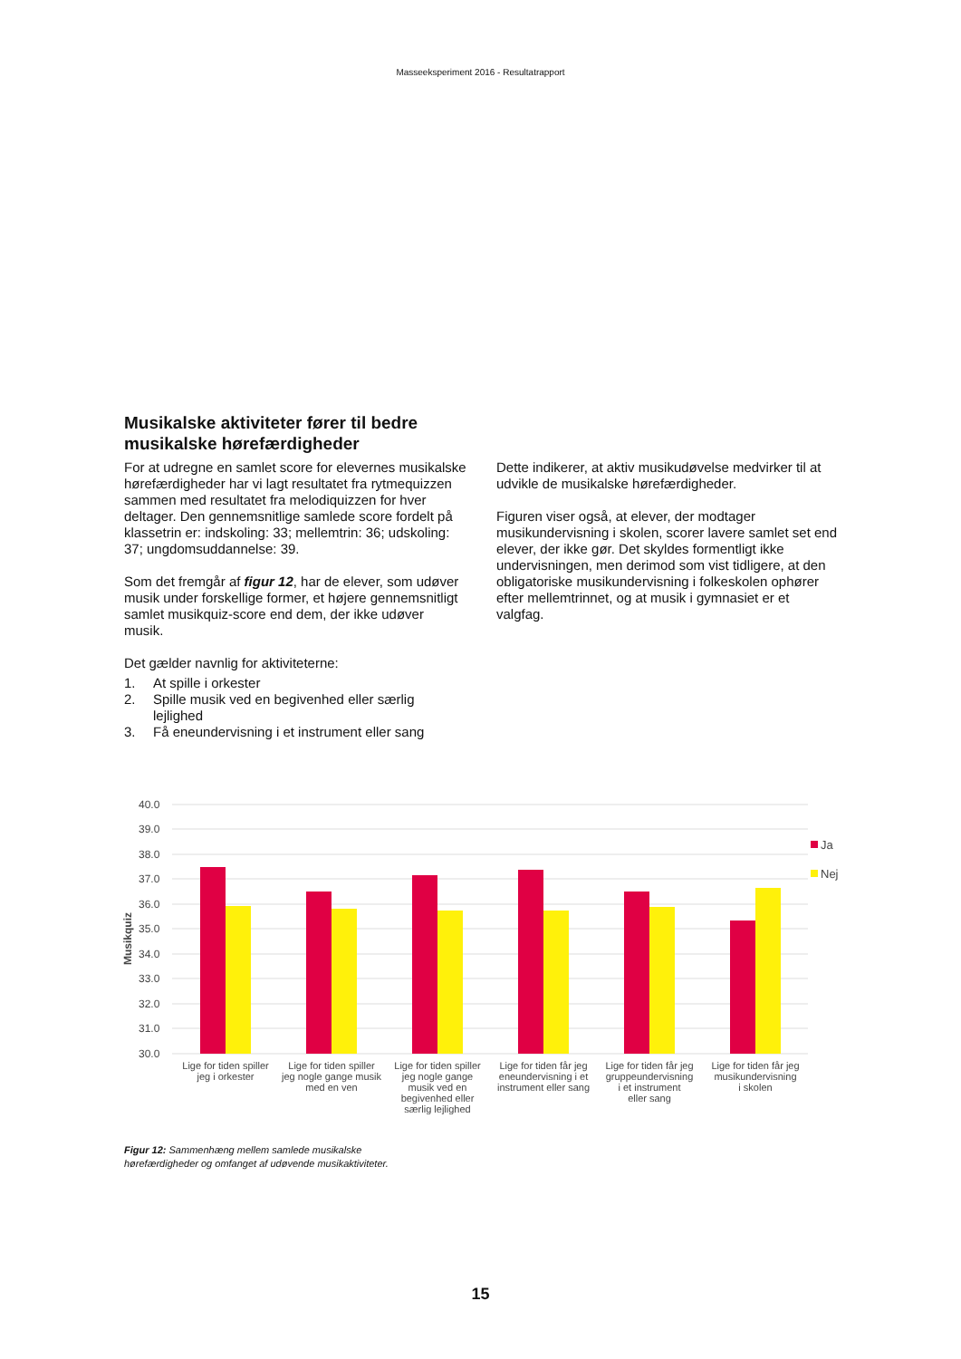Masseeksperiment 2016 - Resultatrapport
Musikalske aktiviteter fører til bedre musikalske hørefærdigheder
For at udregne en samlet score for elevernes musikalske hørefærdigheder har vi lagt resultatet fra rytmequizzen sammen med resultatet fra melodiquizzen for hver deltager. Den gennemsnitlige samlede score fordelt på klassetrin er: indskoling: 33; mellemtrin: 36; udskoling: 37; ungdomsuddannelse: 39.
Som det fremgår af figur 12, har de elever, som udøver musik under forskellige former, et højere gennemsnitligt samlet musikquiz-score end dem, der ikke udøver musik.
Det gælder navnlig for aktiviteterne:
1. At spille i orkester
2. Spille musik ved en begivenhed eller særlig lejlighed
3. Få eneundervisning i et instrument eller sang
Dette indikerer, at aktiv musikudøvelse medvirker til at udvikle de musikalske hørefærdigheder.
Figuren viser også, at elever, der modtager musikundervisning i skolen, scorer lavere samlet set end elever, der ikke gør. Det skyldes formentligt ikke undervisningen, men derimod som vist tidligere, at den obligatoriske musikundervisning i folkeskolen ophører efter mellemtrinnet, og at musik i gymnasiet er et valgfag.
40.0
39.0
38.0
37.0
36.0
35.0
34.0
33.0
32.0
31.0
30.0
Musikquiz
Ja
Nej
Lige for tiden spiller
jeg i orkester
Lige for tiden spiller
jeg nogle gange musik
med en ven
Lige for tiden spiller
jeg nogle gange
musik ved en
begivenhed eller
særlig lejlighed
Lige for tiden får jeg
eneundervisning i et
instrument eller sang
Lige for tiden får jeg
gruppeundervisning
i et instrument
eller sang
Lige for tiden får jeg
musikundervisning
i skolen
Figur 12: Sammenhæng mellem samlede musikalske
hørefærdigheder og omfanget af udøvende musikaktiviteter.
15